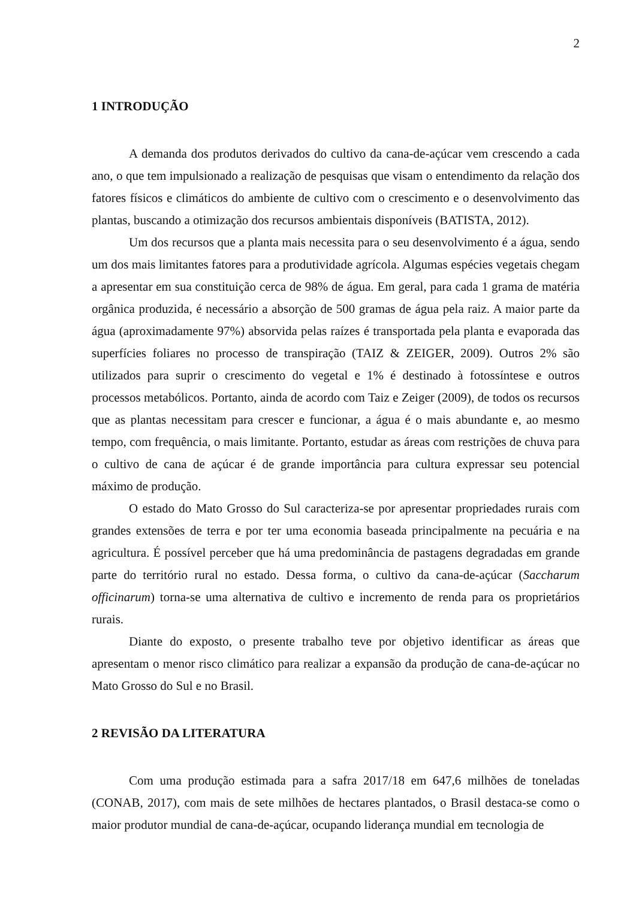2
1 INTRODUÇÃO
A demanda dos produtos derivados do cultivo da cana-de-açúcar vem crescendo a cada ano, o que tem impulsionado a realização de pesquisas que visam o entendimento da relação dos fatores físicos e climáticos do ambiente de cultivo com o crescimento e o desenvolvimento das plantas, buscando a otimização dos recursos ambientais disponíveis (BATISTA, 2012).
Um dos recursos que a planta mais necessita para o seu desenvolvimento é a água, sendo um dos mais limitantes fatores para a produtividade agrícola. Algumas espécies vegetais chegam a apresentar em sua constituição cerca de 98% de água. Em geral, para cada 1 grama de matéria orgânica produzida, é necessário a absorção de 500 gramas de água pela raiz. A maior parte da água (aproximadamente 97%) absorvida pelas raízes é transportada pela planta e evaporada das superfícies foliares no processo de transpiração (TAIZ & ZEIGER, 2009). Outros 2% são utilizados para suprir o crescimento do vegetal e 1% é destinado à fotossíntese e outros processos metabólicos. Portanto, ainda de acordo com Taiz e Zeiger (2009), de todos os recursos que as plantas necessitam para crescer e funcionar, a água é o mais abundante e, ao mesmo tempo, com frequência, o mais limitante. Portanto, estudar as áreas com restrições de chuva para o cultivo de cana de açúcar é de grande importância para cultura expressar seu potencial máximo de produção.
O estado do Mato Grosso do Sul caracteriza-se por apresentar propriedades rurais com grandes extensões de terra e por ter uma economia baseada principalmente na pecuária e na agricultura. É possível perceber que há uma predominância de pastagens degradadas em grande parte do território rural no estado. Dessa forma, o cultivo da cana-de-açúcar (Saccharum officinarum) torna-se uma alternativa de cultivo e incremento de renda para os proprietários rurais.
Diante do exposto, o presente trabalho teve por objetivo identificar as áreas que apresentam o menor risco climático para realizar a expansão da produção de cana-de-açúcar no Mato Grosso do Sul e no Brasil.
2 REVISÃO DA LITERATURA
Com uma produção estimada para a safra 2017/18 em 647,6 milhões de toneladas (CONAB, 2017), com mais de sete milhões de hectares plantados, o Brasil destaca-se como o maior produtor mundial de cana-de-açúcar, ocupando liderança mundial em tecnologia de